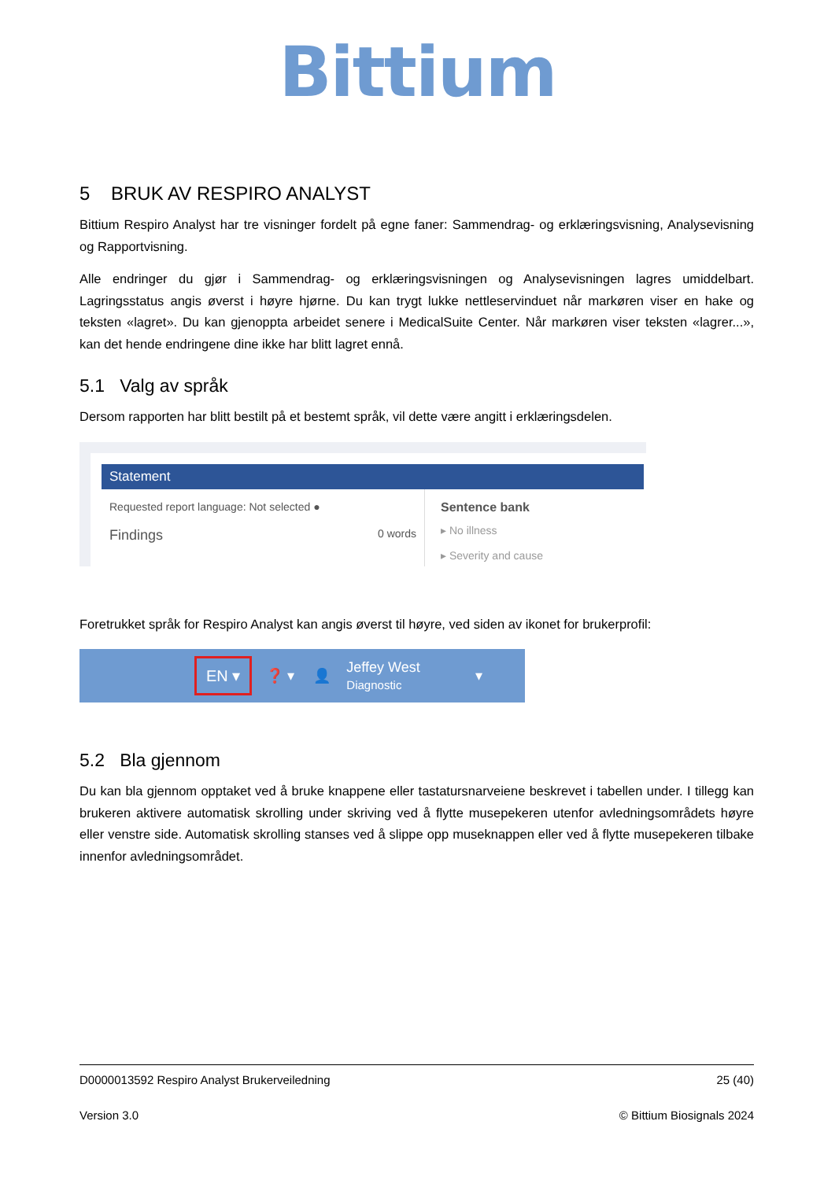Bittium
5 BRUK AV RESPIRO ANALYST
Bittium Respiro Analyst har tre visninger fordelt på egne faner: Sammendrag- og erklæringsvisning, Analysevisning og Rapportvisning.
Alle endringer du gjør i Sammendrag- og erklæringsvisningen og Analysevisningen lagres umiddelbart. Lagringsstatus angis øverst i høyre hjørne. Du kan trygt lukke nettleservinduet når markøren viser en hake og teksten «lagret». Du kan gjenoppta arbeidet senere i MedicalSuite Center. Når markøren viser teksten «lagrer...», kan det hende endringene dine ikke har blitt lagret ennå.
5.1 Valg av språk
Dersom rapporten har blitt bestilt på et bestemt språk, vil dette være angitt i erklæringsdelen.
Statement
Requested report language: Not selected ●
Findings 0 words
Sentence bank
▸ No illness
▸ Severity and cause
Foretrukket språk for Respiro Analyst kan angis øverst til høyre, ved siden av ikonet for brukerprofil:
EN ▾ ❓ ▾ 👤 Jeffey West
Diagnostic ▾
5.2 Bla gjennom
Du kan bla gjennom opptaket ved å bruke knappene eller tastatursnarveiene beskrevet i tabellen under. I tillegg kan brukeren aktivere automatisk skrolling under skriving ved å flytte musepekeren utenfor avledningsområdets høyre eller venstre side. Automatisk skrolling stanses ved å slippe opp museknappen eller ved å flytte musepekeren tilbake innenfor avledningsområdet.
D0000013592 Respiro Analyst Brukerveiledning 25 (40)
Version 3.0 © Bittium Biosignals 2024